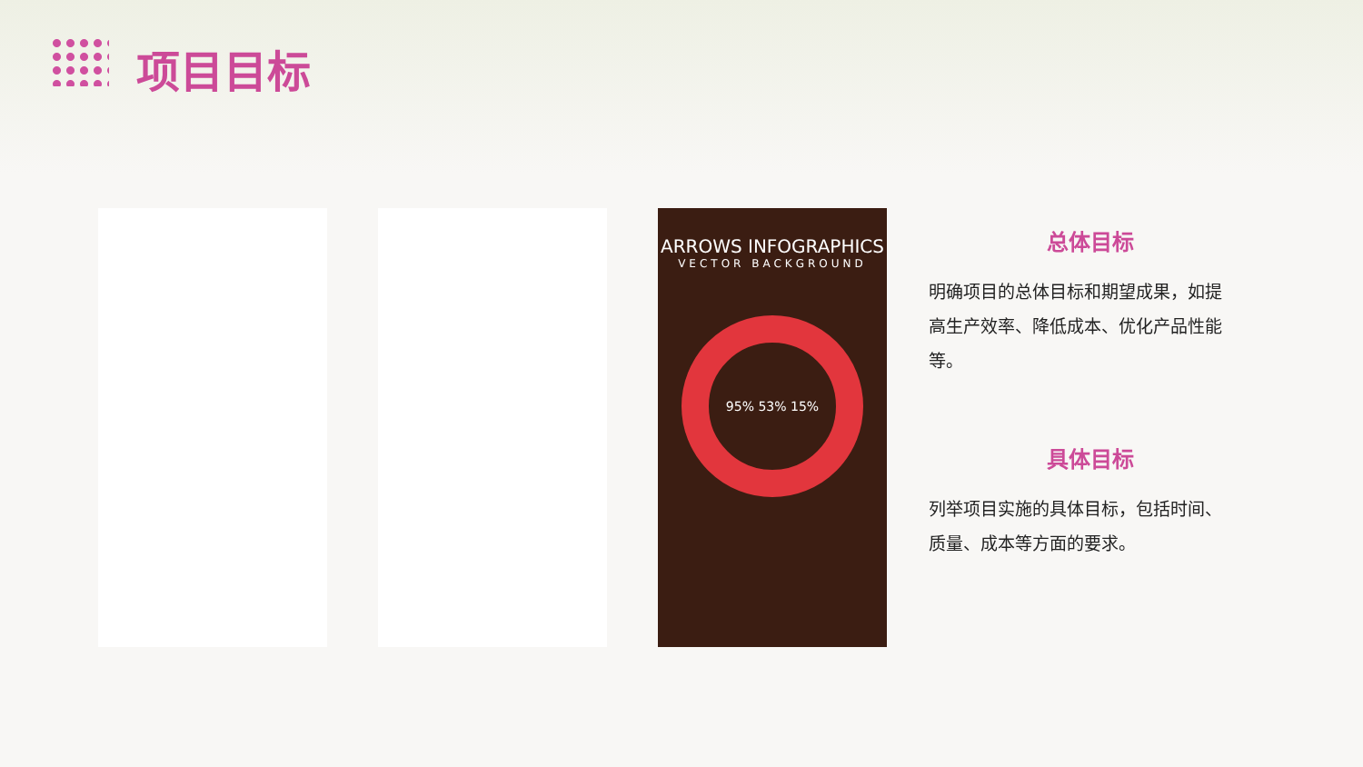项目目标
ARROWS INFOGRAPHICS
VECTOR BACKGROUND
95% 53% 15%
总体目标
明确项目的总体目标和期望成果，如提高生产效率、降低成本、优化产品性能等。
具体目标
列举项目实施的具体目标，包括时间、质量、成本等方面的要求。